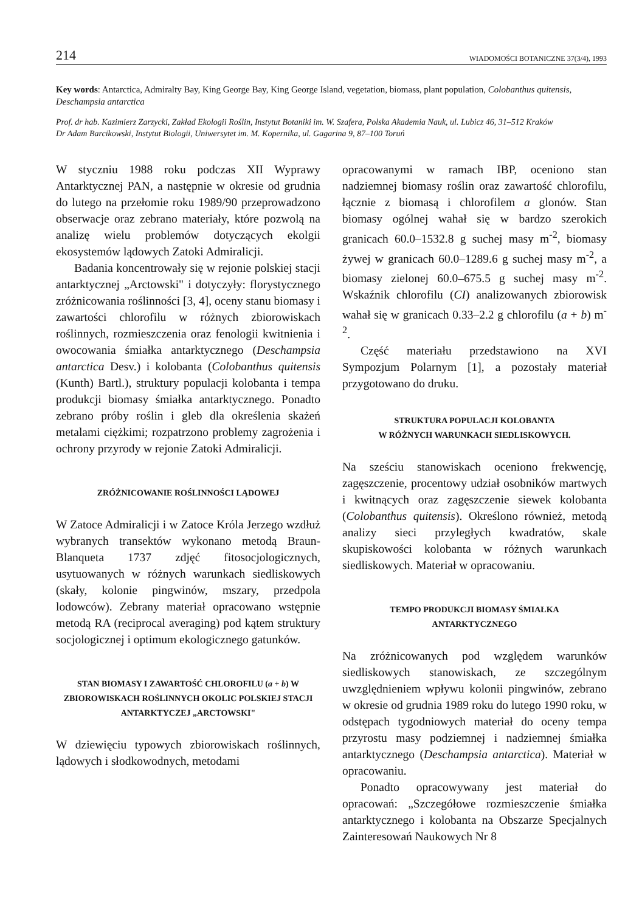214 WIADOMOŚCI BOTANICZNE 37(3/4), 1993
Key words: Antarctica, Admiralty Bay, King George Bay, King George Island, vegetation, biomass, plant population, Colobanthus quitensis, Deschampsia antarctica
Prof. dr hab. Kazimierz Zarzycki, Zakład Ekologii Roślin, Instytut Botaniki im. W. Szafera, Polska Akademia Nauk, ul. Lubicz 46, 31–512 Kraków
Dr Adam Barcikowski, Instytut Biologii, Uniwersytet im. M. Kopernika, ul. Gagarina 9, 87–100 Toruń
W styczniu 1988 roku podczas XII Wyprawy Antarktycznej PAN, a następnie w okresie od grudnia do lutego na przełomie roku 1989/90 przeprowadzono obserwacje oraz zebrano materiały, które pozwolą na analizę wielu problemów dotyczących ekolgii ekosystemów lądowych Zatoki Admiralicji.
Badania koncentrowały się w rejonie polskiej stacji antarktycznej „Arctowski" i dotyczyły: florystycznego zróżnicowania roślinności [3, 4], oceny stanu biomasy i zawartości chlorofilu w różnych zbiorowiskach roślinnych, rozmieszczenia oraz fenologii kwitnienia i owocowania śmiałka antarktycznego (Deschampsia antarctica Desv.) i kolobanta (Colobanthus quitensis (Kunth) Bartl.), struktury populacji kolobanta i tempa produkcji biomasy śmiałka antarktycznego. Ponadto zebrano próby roślin i gleb dla określenia skażeń metalami ciężkimi; rozpatrzono problemy zagrożenia i ochrony przyrody w rejonie Zatoki Admiralicji.
ZRÓŻNICOWANIE ROŚLINNOŚCI LĄDOWEJ
W Zatoce Admiralicji i w Zatoce Króla Jerzego wzdłuż wybranych transektów wykonano metodą Braun-Blanqueta 1737 zdjęć fitosocjologicznych, usytuowanych w różnych warunkach siedliskowych (skały, kolonie pingwinów, mszary, przedpola lodowców). Zebrany materiał opracowano wstępnie metodą RA (reciprocal averaging) pod kątem struktury socjologicznej i optimum ekologicznego gatunków.
STAN BIOMASY I ZAWARTOŚĆ CHLOROFILU (a + b) W ZBIOROWISKACH ROŚLINNYCH OKOLIC POLSKIEJ STACJI ANTARKTYCZEJ „ARCTOWSKI"
W dziewięciu typowych zbiorowiskach roślinnych, lądowych i słodkowodnych, metodami
opracowanymi w ramach IBP, oceniono stan nadziemnej biomasy roślin oraz zawartość chlorofilu, łącznie z biomasą i chlorofilem a glonów. Stan biomasy ogólnej wahał się w bardzo szerokich granicach 60.0–1532.8 g suchej masy m<sup>-2</sup>, biomasy żywej w granicach 60.0–1289.6 g suchej masy m<sup>-2</sup>, a biomasy zielonej 60.0–675.5 g suchej masy m<sup>-2</sup>. Wskaźnik chlorofilu (CI) analizowanych zbiorowisk wahał się w granicach 0.33–2.2 g chlorofilu (a + b) m<sup>-2</sup>.
Część materiału przedstawiono na XVI Sympozjum Polarnym [1], a pozostały materiał przygotowano do druku.
STRUKTURA POPULACJI KOLOBANTA
W RÓŻNYCH WARUNKACH SIEDLISKOWYCH.
Na sześciu stanowiskach oceniono frekwencję, zagęszczenie, procentowy udział osobników martwych i kwitnących oraz zagęszczenie siewek kolobanta (Colobanthus quitensis). Określono również, metodą analizy sieci przyległych kwadratów, skale skupiskowości kolobanta w różnych warunkach siedliskowych. Materiał w opracowaniu.
TEMPO PRODUKCJI BIOMASY ŚMIAŁKA
ANTARKTYCZNEGO
Na zróżnicowanych pod względem warunków siedliskowych stanowiskach, ze szczególnym uwzględnieniem wpływu kolonii pingwinów, zebrano w okresie od grudnia 1989 roku do lutego 1990 roku, w odstępach tygodniowych materiał do oceny tempa przyrostu masy podziemnej i nadziemnej śmiałka antarktycznego (Deschampsia antarctica). Materiał w opracowaniu.
Ponadto opracowywany jest materiał do opracowań: „Szczegółowe rozmieszczenie śmiałka antarktycznego i kolobanta na Obszarze Specjalnych Zainteresowań Naukowych Nr 8